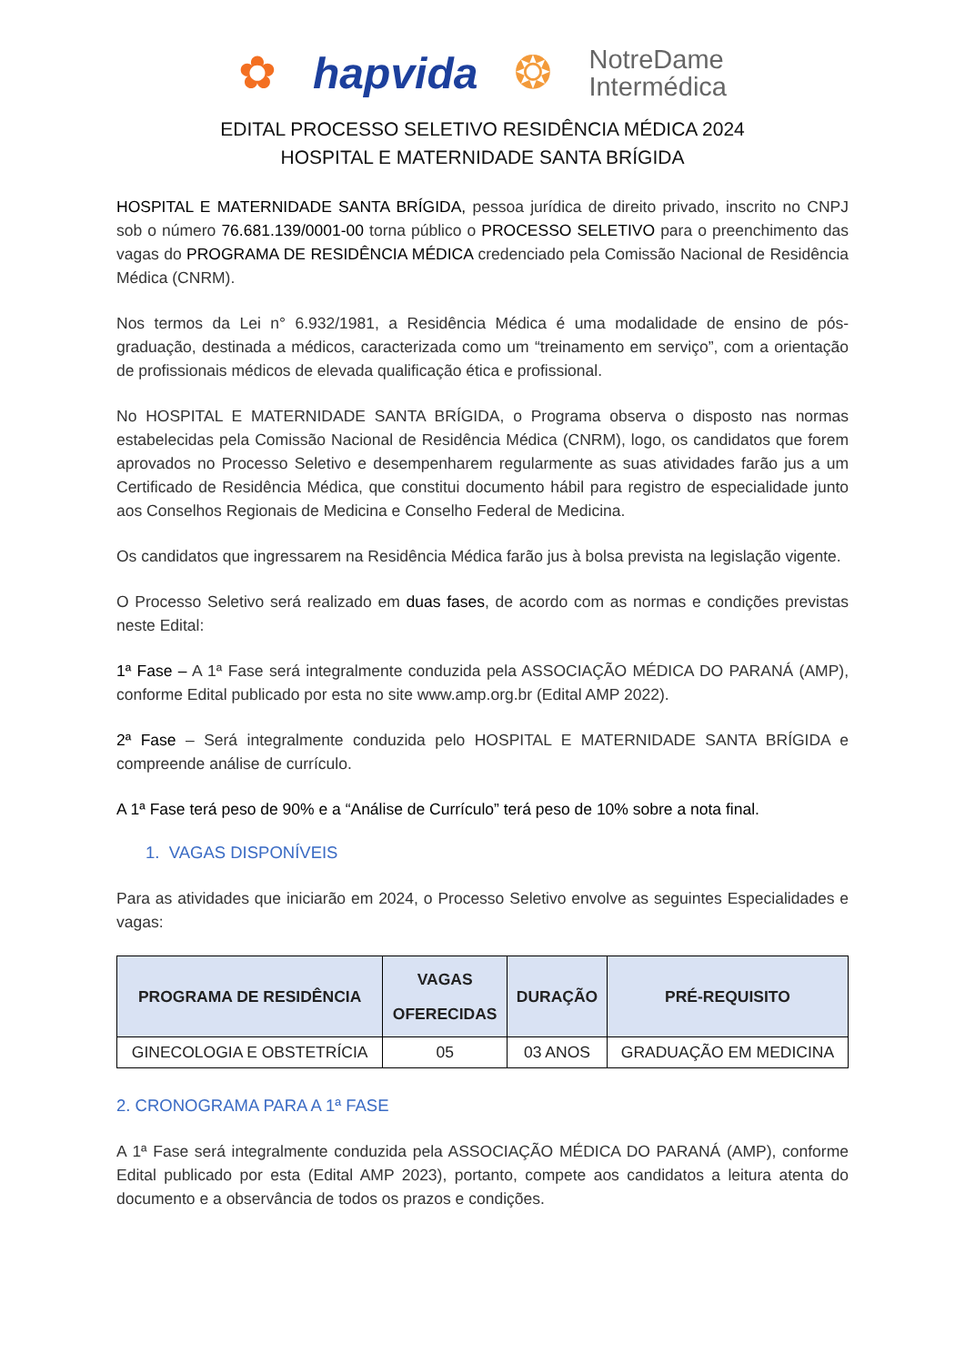✿ hapvida ❂ NotreDame
Intermédica
EDITAL PROCESSO SELETIVO RESIDÊNCIA MÉDICA 2024
HOSPITAL E MATERNIDADE SANTA BRÍGIDA
HOSPITAL E MATERNIDADE SANTA BRÍGIDA, pessoa jurídica de direito privado, inscrito no CNPJ sob o número 76.681.139/0001-00 torna público o PROCESSO SELETIVO para o preenchimento das vagas do PROGRAMA DE RESIDÊNCIA MÉDICA credenciado pela Comissão Nacional de Residência Médica (CNRM).
Nos termos da Lei n° 6.932/1981, a Residência Médica é uma modalidade de ensino de pós-graduação, destinada a médicos, caracterizada como um “treinamento em serviço”, com a orientação de profissionais médicos de elevada qualificação ética e profissional.
No HOSPITAL E MATERNIDADE SANTA BRÍGIDA, o Programa observa o disposto nas normas estabelecidas pela Comissão Nacional de Residência Médica (CNRM), logo, os candidatos que forem aprovados no Processo Seletivo e desempenharem regularmente as suas atividades farão jus a um Certificado de Residência Médica, que constitui documento hábil para registro de especialidade junto aos Conselhos Regionais de Medicina e Conselho Federal de Medicina.
Os candidatos que ingressarem na Residência Médica farão jus à bolsa prevista na legislação vigente.
O Processo Seletivo será realizado em duas fases, de acordo com as normas e condições previstas neste Edital:
1ª Fase – A 1ª Fase será integralmente conduzida pela ASSOCIAÇÃO MÉDICA DO PARANÁ (AMP), conforme Edital publicado por esta no site www.amp.org.br (Edital AMP 2022).
2ª Fase – Será integralmente conduzida pelo HOSPITAL E MATERNIDADE SANTA BRÍGIDA e compreende análise de currículo.
A 1ª Fase terá peso de 90% e a “Análise de Currículo” terá peso de 10% sobre a nota final.
1. VAGAS DISPONÍVEIS
Para as atividades que iniciarão em 2024, o Processo Seletivo envolve as seguintes Especialidades e vagas:
| PROGRAMA DE RESIDÊNCIA | VAGAS OFERECIDAS | DURAÇÃO | PRÉ-REQUISITO |
| --- | --- | --- | --- |
| GINECOLOGIA E OBSTETRÍCIA | 05 | 03 ANOS | GRADUAÇÃO EM MEDICINA |
2. CRONOGRAMA PARA A 1ª FASE
A 1ª Fase será integralmente conduzida pela ASSOCIAÇÃO MÉDICA DO PARANÁ (AMP), conforme Edital publicado por esta (Edital AMP 2023), portanto, compete aos candidatos a leitura atenta do documento e a observância de todos os prazos e condições.